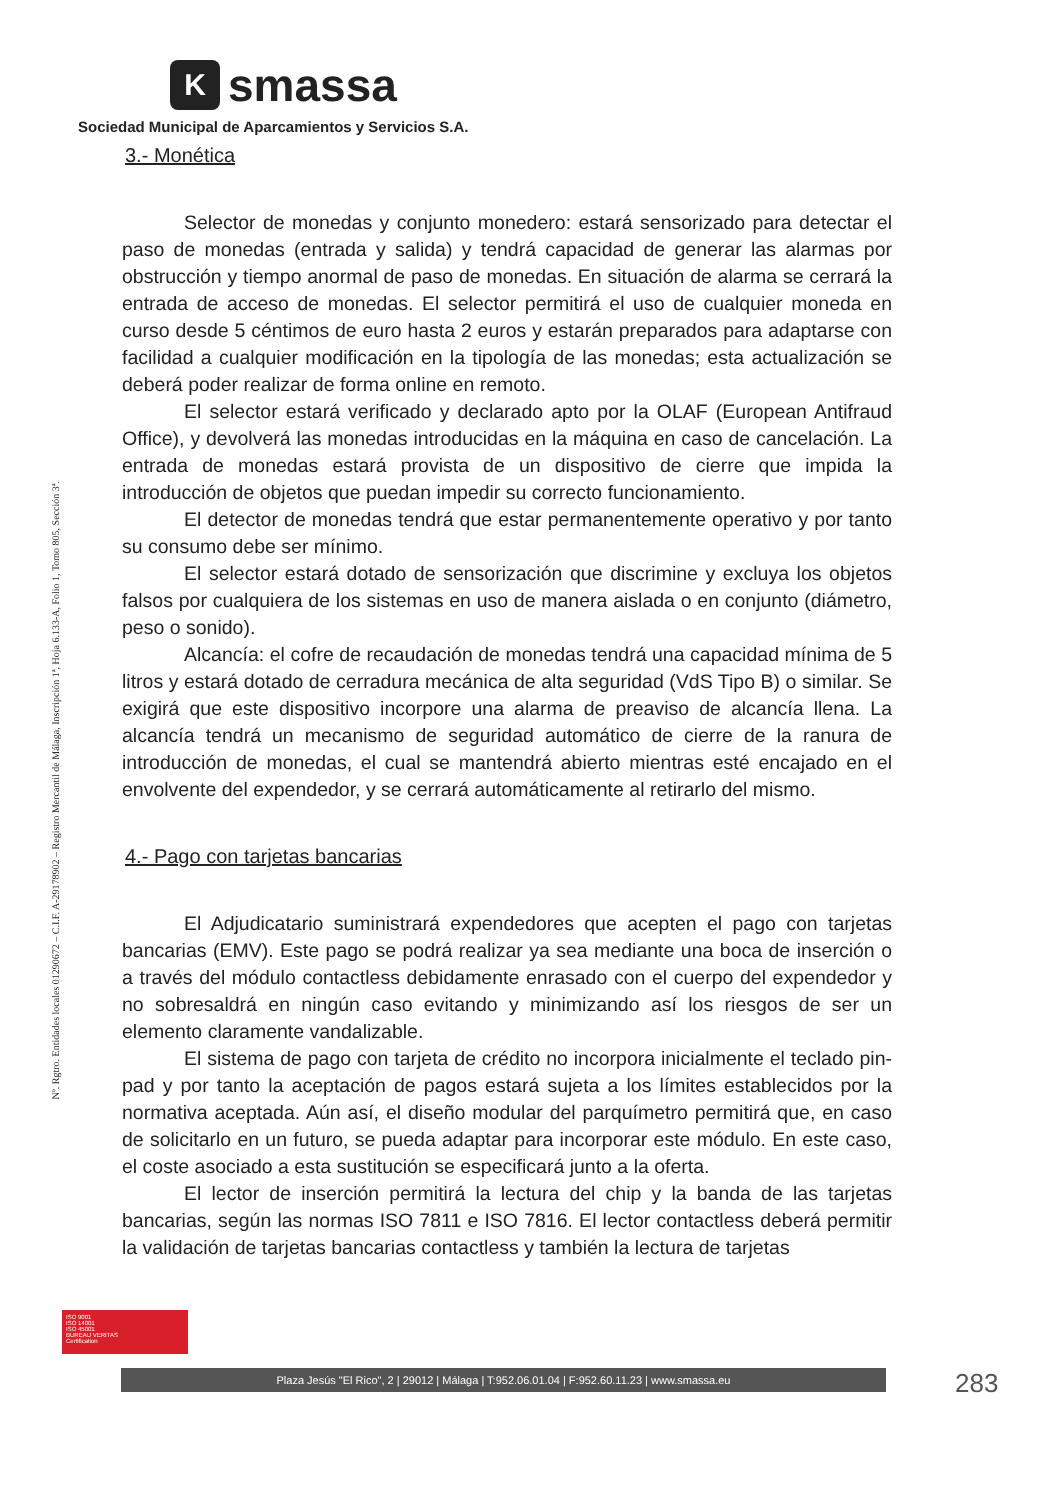K
smassa
Sociedad Municipal de Aparcamientos y Servicios S.A.
Nº. Rgtro. Entidades locales 01290672 – C.I.F. A-29178902 – Registro Mercantil de Málaga, Inscripción 1ª, Hoja 6.133-A, Folio 1, Tomo 805, Sección 3ª.
3.- Monética
Selector de monedas y conjunto monedero: estará sensorizado para detectar el paso de monedas (entrada y salida) y tendrá capacidad de generar las alarmas por obstrucción y tiempo anormal de paso de monedas. En situación de alarma se cerrará la entrada de acceso de monedas. El selector permitirá el uso de cualquier moneda en curso desde 5 céntimos de euro hasta 2 euros y estarán preparados para adaptarse con facilidad a cualquier modificación en la tipología de las monedas; esta actualización se deberá poder realizar de forma online en remoto.
El selector estará verificado y declarado apto por la OLAF (European Antifraud Office), y devolverá las monedas introducidas en la máquina en caso de cancelación. La entrada de monedas estará provista de un dispositivo de cierre que impida la introducción de objetos que puedan impedir su correcto funcionamiento.
El detector de monedas tendrá que estar permanentemente operativo y por tanto su consumo debe ser mínimo.
El selector estará dotado de sensorización que discrimine y excluya los objetos falsos por cualquiera de los sistemas en uso de manera aislada o en conjunto (diámetro, peso o sonido).
Alcancía: el cofre de recaudación de monedas tendrá una capacidad mínima de 5 litros y estará dotado de cerradura mecánica de alta seguridad (VdS Tipo B) o similar. Se exigirá que este dispositivo incorpore una alarma de preaviso de alcancía llena. La alcancía tendrá un mecanismo de seguridad automático de cierre de la ranura de introducción de monedas, el cual se mantendrá abierto mientras esté encajado en el envolvente del expendedor, y se cerrará automáticamente al retirarlo del mismo.
4.- Pago con tarjetas bancarias
El Adjudicatario suministrará expendedores que acepten el pago con tarjetas bancarias (EMV). Este pago se podrá realizar ya sea mediante una boca de inserción o a través del módulo contactless debidamente enrasado con el cuerpo del expendedor y no sobresaldrá en ningún caso evitando y minimizando así los riesgos de ser un elemento claramente vandalizable.
El sistema de pago con tarjeta de crédito no incorpora inicialmente el teclado pin-pad y por tanto la aceptación de pagos estará sujeta a los límites establecidos por la normativa aceptada. Aún así, el diseño modular del parquímetro permitirá que, en caso de solicitarlo en un futuro, se pueda adaptar para incorporar este módulo. En este caso, el coste asociado a esta sustitución se especificará junto a la oferta.
El lector de inserción permitirá la lectura del chip y la banda de las tarjetas bancarias, según las normas ISO 7811 e ISO 7816. El lector contactless deberá permitir la validación de tarjetas bancarias contactless y también la lectura de tarjetas
ISO 9001
ISO 14001
ISO 45001
BUREAU VERITAS
Certification
Plaza Jesús "El Rico", 2 | 29012 | Málaga | T:952.06.01.04 | F:952.60.11.23 | www.smassa.eu 283